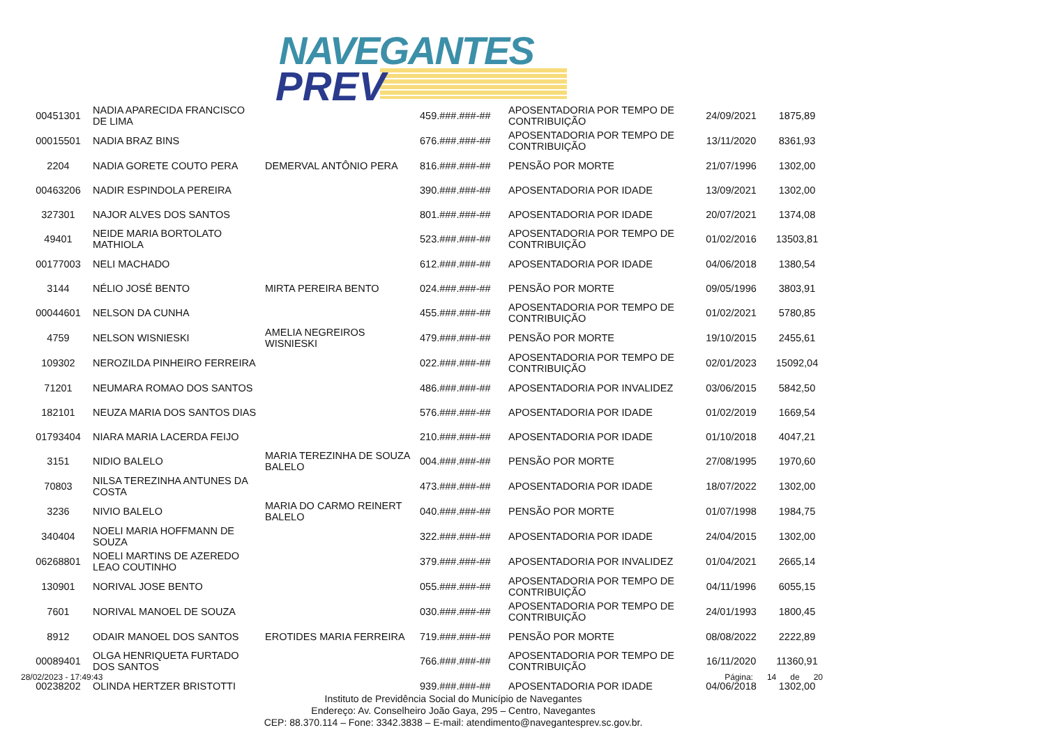NAVEGANTES
PREV
| 00451301 | NADIA APARECIDA FRANCISCO DE LIMA | | 459.###.###-## | APOSENTADORIA POR TEMPO DE CONTRIBUIÇÃO | 24/09/2021 | 1875,89 |
| 00015501 | NADIA BRAZ BINS | | 676.###.###-## | APOSENTADORIA POR TEMPO DE CONTRIBUIÇÃO | 13/11/2020 | 8361,93 |
| 2204 | NADIA GORETE COUTO PERA | DEMERVAL ANTÔNIO PERA | 816.###.###-## | PENSÃO POR MORTE | 21/07/1996 | 1302,00 |
| 00463206 | NADIR ESPINDOLA PEREIRA | | 390.###.###-## | APOSENTADORIA POR IDADE | 13/09/2021 | 1302,00 |
| 327301 | NAJOR ALVES DOS SANTOS | | 801.###.###-## | APOSENTADORIA POR IDADE | 20/07/2021 | 1374,08 |
| 49401 | NEIDE MARIA BORTOLATO MATHIOLA | | 523.###.###-## | APOSENTADORIA POR TEMPO DE CONTRIBUIÇÃO | 01/02/2016 | 13503,81 |
| 00177003 | NELI MACHADO | | 612.###.###-## | APOSENTADORIA POR IDADE | 04/06/2018 | 1380,54 |
| 3144 | NÉLIO JOSÉ BENTO | MIRTA PEREIRA BENTO | 024.###.###-## | PENSÃO POR MORTE | 09/05/1996 | 3803,91 |
| 00044601 | NELSON DA CUNHA | | 455.###.###-## | APOSENTADORIA POR TEMPO DE CONTRIBUIÇÃO | 01/02/2021 | 5780,85 |
| 4759 | NELSON WISNIESKI | AMELIA NEGREIROS WISNIESKI | 479.###.###-## | PENSÃO POR MORTE | 19/10/2015 | 2455,61 |
| 109302 | NEROZILDA PINHEIRO FERREIRA | | 022.###.###-## | APOSENTADORIA POR TEMPO DE CONTRIBUIÇÃO | 02/01/2023 | 15092,04 |
| 71201 | NEUMARA ROMAO DOS SANTOS | | 486.###.###-## | APOSENTADORIA POR INVALIDEZ | 03/06/2015 | 5842,50 |
| 182101 | NEUZA MARIA DOS SANTOS DIAS | | 576.###.###-## | APOSENTADORIA POR IDADE | 01/02/2019 | 1669,54 |
| 01793404 | NIARA MARIA LACERDA FEIJO | | 210.###.###-## | APOSENTADORIA POR IDADE | 01/10/2018 | 4047,21 |
| 3151 | NIDIO BALELO | MARIA TEREZINHA DE SOUZA BALELO | 004.###.###-## | PENSÃO POR MORTE | 27/08/1995 | 1970,60 |
| 70803 | NILSA TEREZINHA ANTUNES DA COSTA | | 473.###.###-## | APOSENTADORIA POR IDADE | 18/07/2022 | 1302,00 |
| 3236 | NIVIO BALELO | MARIA DO CARMO REINERT BALELO | 040.###.###-## | PENSÃO POR MORTE | 01/07/1998 | 1984,75 |
| 340404 | NOELI MARIA HOFFMANN DE SOUZA | | 322.###.###-## | APOSENTADORIA POR IDADE | 24/04/2015 | 1302,00 |
| 06268801 | NOELI MARTINS DE AZEREDO LEAO COUTINHO | | 379.###.###-## | APOSENTADORIA POR INVALIDEZ | 01/04/2021 | 2665,14 |
| 130901 | NORIVAL JOSE BENTO | | 055.###.###-## | APOSENTADORIA POR TEMPO DE CONTRIBUIÇÃO | 04/11/1996 | 6055,15 |
| 7601 | NORIVAL MANOEL DE SOUZA | | 030.###.###-## | APOSENTADORIA POR TEMPO DE CONTRIBUIÇÃO | 24/01/1993 | 1800,45 |
| 8912 | ODAIR MANOEL DOS SANTOS | EROTIDES MARIA FERREIRA | 719.###.###-## | PENSÃO POR MORTE | 08/08/2022 | 2222,89 |
| 00089401 | OLGA HENRIQUETA FURTADO DOS SANTOS | | 766.###.###-## | APOSENTADORIA POR TEMPO DE CONTRIBUIÇÃO | 16/11/2020 | 11360,91 |
| 00238202 | OLINDA HERTZER BRISTOTTI | | 939.###.###-## | APOSENTADORIA POR IDADE | 04/06/2018 | 1302,00 |
28/02/2023 - 17:49:43 Página: 14 de 20
Instituto de Previdência Social do Município de Navegantes
Endereço: Av. Conselheiro João Gaya, 295 – Centro, Navegantes
CEP: 88.370.114 – Fone: 3342.3838 – E-mail: atendimento@navegantesprev.sc.gov.br.